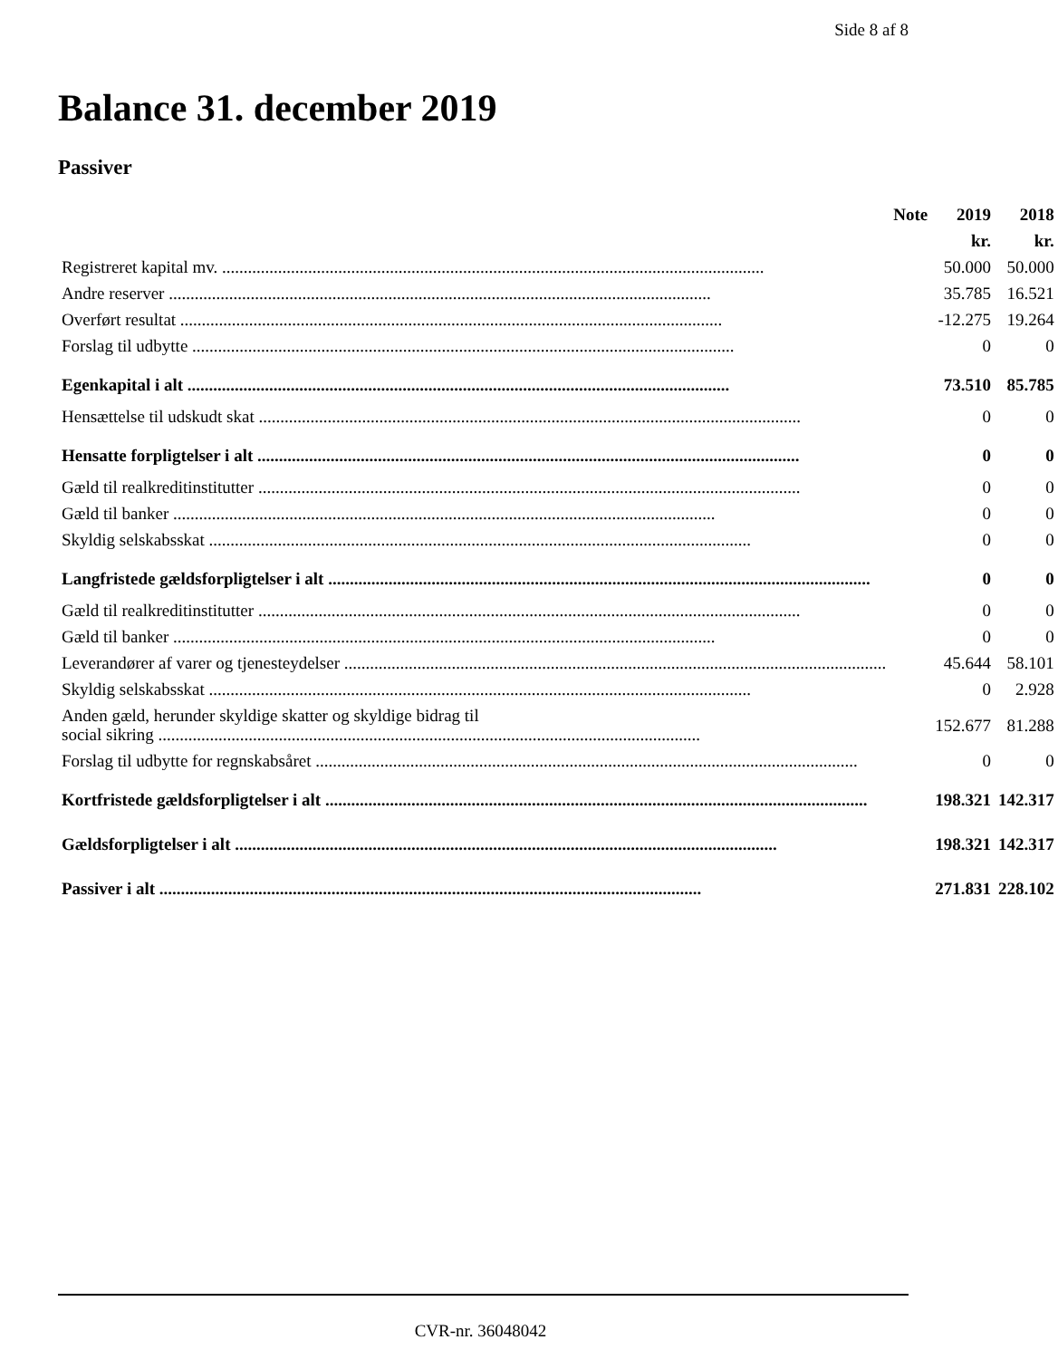Side 8 af 8
Balance 31. december 2019
Passiver
| | Note | 2019 | 2018 |
| --- | --- | --- | --- |
| | | kr. | kr. |
| Registreret kapital mv. | | 50.000 | 50.000 |
| Andre reserver | | 35.785 | 16.521 |
| Overført resultat | | -12.275 | 19.264 |
| Forslag til udbytte | | 0 | 0 |
| Egenkapital i alt | | 73.510 | 85.785 |
| Hensættelse til udskudt skat | | 0 | 0 |
| Hensatte forpligtelser i alt | | 0 | 0 |
| Gæld til realkreditinstitutter | | 0 | 0 |
| Gæld til banker | | 0 | 0 |
| Skyldig selskabsskat | | 0 | 0 |
| Langfristede gældsforpligtelser i alt | | 0 | 0 |
| Gæld til realkreditinstitutter | | 0 | 0 |
| Gæld til banker | | 0 | 0 |
| Leverandører af varer og tjenesteydelser | | 45.644 | 58.101 |
| Skyldig selskabsskat | | 0 | 2.928 |
| Anden gæld, herunder skyldige skatter og skyldige bidrag til social sikring | | 152.677 | 81.288 |
| Forslag til udbytte for regnskabsåret | | 0 | 0 |
| Kortfristede gældsforpligtelser i alt | | 198.321 | 142.317 |
| Gældsforpligtelser i alt | | 198.321 | 142.317 |
| Passiver i alt | | 271.831 | 228.102 |
CVR-nr. 36048042